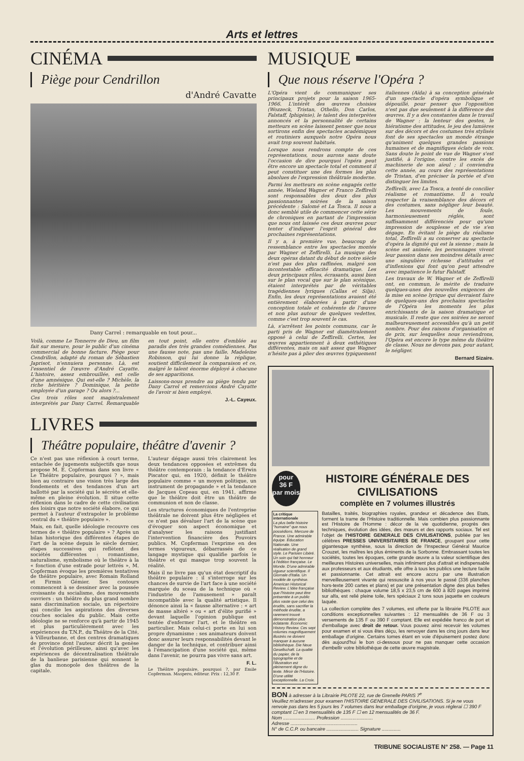Arts et lettres
CINÉMA
Piège pour Cendrillon
d'André Cavatte
Dany Carrel : remarquable en tout pour...
Voilà, comme Le Tonnerre de Dieu, un film fait sur mesure, pour le public d'un cinéma commercial de bonne facture. Piège pour Cendrillon, adapté du roman de Sébastien Japrisot, n'ennuiera personne. Là, est l'essentiel de l'œuvre d'André Cayatte. L'histoire, assez embrouillée, est celle d'une amnésique. Qui est-elle ? Michèle, la riche héritière ? Dominique, la petite employée d'un garage ? Ou alors ?...
Ces trois rôles sont magistralement interprétés par Dany Carrel. Remarquable en tout point, elle entre d'emblée au paradis des très grandes comédiennes. Pas une fausse note, pas une faille. Madeleine Robinson, qui lui donne la réplique, soutient difficilement la comparaison et ce, malgré le talent énorme déployé à chacune de ses apparitions.
Laissons-nous prendre au piège tendu par Dany Carrel et remercions André Cayatte de l'avoir si bien employé.
J.-L. Cayeux.
LIVRES
Théâtre populaire, théâtre d'avenir ?
Ce n'est pas une réflexion à court terme, entachée de jugements subjectifs que nous propose M. E. Copferman dans son livre « Le Théâtre populaire, pourquoi ? », mais bien au contraire une vision très large des fondements et des tendances d'un art ballotté par la société qui le sécrète et elle-même en pleine évolution. Il situe cette réflexion dans le cadre de cette civilisation des loisirs que notre société élabore, ce qui permet à l'auteur d'extrapoler le problème central du « théâtre populaire ».
Mais, en fait, quelle idéologie recouvre ces termes de « théâtre populaire » ? Après un bilan historique des différentes étapes de l'art de la scène depuis le siècle dernier, étapes successives qui reflètent des sociétés différentes : romantisme, naturalisme, symbolisme où le théâtre à la « fonction d'une estrade pour lettrés », M. Copferman évoque les premières tentatives de théâtre populaire, avec Romain Rolland et Firmin Gémier. Ses contours commencent à se dessiner avec la poussée croissante du socialisme, des mouvements ouvriers : un théâtre du plus grand nombre sans discrimination sociale, un répertoire qui concilie les aspirations des diverses couches sociales du public. Mais cette idéologie ne se renforce qu'à partir de 1945 et plus particulièrement avec les expériences du T.N.P., du Théâtre de la Cité, à Villeurbanne, et des centres dramatiques de province dont l'auteur décrit la genèse et l'évolution périlleuse, ainsi qu'avec les expériences de décentralisation théâtrale de la banlieue parisienne qui sonnent le glas du monopole des théâtres de la capitale.
L'auteur dégage aussi très clairement les deux tendances opposées et extrêmes du théâtre contemporain : la tendance d'Erwin Piscator qui, en 1920, définit le théâtre populaire comme « un moyen politique, un instrument de propagande » et la tendance de Jacques Copeau qui, en 1941, affirme que le théâtre doit être un théâtre de communion et non de classe.
Les structures économiques de l'entreprise théâtrale ne doivent plus être négligées et ce n'est pas dévaluer l'art de la scène que d'évoquer son aspect économique et d'analyser les raisons justifiant l'intervention financière des Pouvoirs publics. M. Copferman l'exprime en des termes vigoureux, débarrassés de ce langage mystique qui qualifie parfois le théâtre et qui masque trop souvent la réalité.
Mais il ne livre pas qu'un état descriptif du théâtre populaire : il s'interroge sur les chances de survie de l'art face à une société marquée du sceau de la technique où « l'industrie de l'amusement » paraît incompatible avec la qualité artistique. Il dénonce ainsi la « fausse alternative : « art de masse altéré » ou « art d'élite purifié » devant laquelle l'opinion publique est tentée d'enfermer l'art, et le théâtre en particulier. Mais celui-ci porte en lui son propre dynamisme : ses animateurs doivent donc assurer leurs responsabilités devant le danger de la technique, et contribuer ainsi à l'émancipation d'une société qui, même dans l'avenir, ne pourra pas vivre sans art.
F. L.
Le Théâtre populaire, pourquoi ?, par Emile Copferman. Maspero, éditeur. Prix : 12,30 F.
MUSIQUE
Que nous réserve l'Opéra ?
L'Opéra vient de communiquer ses principaux projets pour la saison 1965-1966. L'intérêt des œuvres choisies (Wozzeck, Tristan, Othello, Don Carlos, Falstaff, Iphigénie), le talent des interprètes annoncés et la personnalité de certains metteurs en scène laissent penser que nous sortirons enfin des spectacles académiques et routiniers auxquels notre Opéra nous avait trop souvent habitués.
Lorsque nous rendrons compte de ces représentations, nous aurons sans doute l'occasion de dire pourquoi l'opéra peut être encore un spectacle total et comment il peut constituer une des formes les plus absolues de l'expression théâtrale moderne.
Parmi les metteurs en scène engagés cette année, Wieland Wagner et Franco Zeffirelli sont responsables des deux des plus passionnantes soirées de la saison précédente : Salomé et La Tosca. Il nous a donc semblé utile de commencer cette série de chroniques en partant de l'impression que nous ont laissée ces deux œuvres pour tenter d'indiquer l'esprit général des prochaines représentations.
Il y a, à première vue, beaucoup de ressemblance entre les spectacles montés par Wagner et Zeffirelli. La musique des deux opéras datant du début de notre siècle n'est pas des plus raffinées, malgré son incontestable efficacité dramatique. Les deux principaux rôles, écrasants, aussi bien sur le plan vocal que sur le plan scénique, étaient interprétés par de véritables tragédiennes lyriques (Callas et Silja). Enfin, les deux représentations avaient été entièrement élaborées à partir d'une conception totale et cohérente de l'œuvre et non plus autour de quelques vedettes, comme c'est trop souvent le cas.
Là, s'arrêtent les points communs, car le parti pris de Wagner est diamétralement opposé à celui de Zeffirelli. Certes, les œuvres appartiennent à deux esthétiques différentes, mais on sait assez que Wagner n'hésite pas à plier des œuvres typiquement italiennes (Aïda) à sa conception générale d'un spectacle d'opéra symbolique et dépouillé, pour penser que l'opposition n'est pas due seulement à la différence des œuvres. Il y a des constantes dans le travail de Wagner : la lenteur des gestes, le hiératisme des attitudes, le jeu des lumières sur des décors et des costumes très stylisés font de ses spectacles un monde étrange qu'animent quelques grandes passions humaines et de magnifiques éclats de voix. Sans doute le point de vue de Wagner s'est justifié, à l'origine, contre les excès de machinerie de son aïeul ; il conviendra cette année, au cours des représentations de Tristan, d'en préciser la portée et d'en distinguer les limites.
Zeffirelli, avec La Tosca, a tenté de concilier réalisme et romantisme. Il a voulu respecter la vraisemblance des décors et des costumes, sans négliger leur beauté. Les mouvements de foule, harmonieusement réglés, sont suffisamment différenciés pour qu'une impression de souplesse et de vie s'en dégage. En évitant le piège du réalisme total, Zeffirelli a su conserver au spectacle d'opéra la dignité qui est la sienne ; mais la scène est animée, les personnages vivent leur passion dans ses moindres détails avec une singulière richesse d'attitudes et d'inflexions qui font qu'on peut attendre avec impatience le futur Falstaff.
Les travaux de W. Wagner et de Zeffirelli ont, en commun, le mérite de traduire quelques-unes des nouvelles exigences de la mise en scène lyrique qui devraient faire de quelques-uns des prochains spectacles de l'Opéra les moments les plus enrichissants de la saison dramatique et musicale. Il reste que ces soirées ne seront malheureusement accessibles qu'à un petit nombre. Pour des raisons d'organisation et de prix, sur lesquelles nous reviendrons, l'Opéra est encore le type même du théâtre de classe. Nous ne devons pas, pour autant, le négliger.
Bernard Sizaire.
pour
36 F
par mois
HISTOIRE GÉNÉRALE DES CIVILISATIONS
complète en 7 volumes illustrés
La critique internationale
La plus belle histoire "humaine" que nous possédions. Mercure de France. Une admirable équipe. Education Nationale. Une réalisation de grand style. Le Parisien Libéré. Un soin qui fait honneur à l'édition française. Le Monde. D'une admirable vigueur scientifique. Il Giornale d'Italia. Un modèle de synthèse. American Historical Review. L'idée française que l'histoire peut être présentée à un public plus vaste que celui des érudits, sans sacrifier la méthode érudite, a rarement trouvé démonstration plus éclatante. Economic History Review. Ces sept volumes magnifiquement illustrés ne doivent manquer à aucune bibliothèque. Die Neue Gesellschaft. La qualité du papier, de la typographie et de l'illustration est pleinement digne du texte. Miroir de l'Histoire. D'une utilité exceptionnelle. La Croix.
Batailles, traités, biographies royales, grandeur et décadence des Etats, forment la trame de l'Histoire traditionnelle. Mais combien plus passionnante est l'Histoire de l'Homme : décor de la vie quotidienne, progrès des techniques, évolution des idées, des mœurs et des rapports sociaux. Tel est l'objet de l'HISTOIRE GENERALE DES CIVILISATIONS, publiée par les célèbres PRESSES UNIVERSITAIRES DE FRANCE, groupant pour cette gigantesque synthèse, sous la direction de l'Inspecteur Général Maurice Crouzet, les maîtres les plus éminents de la Sorbonne. Embrassant toutes les sociétés, toutes les époques, cette grande œuvre a la valeur scientifique des meilleures Histoires universelles, mais infiniment plus d'attrait et indispensable aux professeurs et aux étudiants, elle offre à tous les publics une lecture facile et passionnante. Cet attrait est encore accru par une illustration merveilleusement vivante qui ressuscite à nos yeux le passé (336 planches hors-texte 200 cartes et plans) et par une présentation digne des plus belles bibliothèques : chaque volume 18,5 x 23,5 cm de 600 à 820 pages imprimé sur alfa, est relié pleine toile, fers spéciaux 2 tons sous jaquette en couleurs laquée.
La collection complète des 7 volumes, est offerte par la librairie PILOTE aux conditions exceptionnelles suivantes : 12 mensualités de 36 F ou 3 versements de 135 F ou 390 F comptant. Elle est expédiée franco de port et d'emballage avec droit de retour. Vous pouvez ainsi recevoir les volumes pour examen et si vous êtes déçu, les renvoyer dans les cinq jours dans leur emballage d'origine. Certains tomes étant en voie d'épuisement postez donc dès aujourd'hui le bon ci-dessous pour ne pas manquer cette occasion d'embellir votre bibliothèque de cette œuvre magistrale.
BON à adresser à la Librairie PILOTE 22, rue de Grenelle PARIS 7<sup>e</sup>
Veuillez m'adresser pour examen l'HISTOIRE GENERALE DES CIVILISATIONS. Si je ne vous renvoie pas dans les 5 jours les 7 volumes dans leur emballage d'origine, je vous réglerai ☐ 390 F comptant ☐ en 3 mensualités de 135 F ☐ en 12 mensualités de 36 F.
Nom ........................ Profession ........................
Adresse ..................................................
N° de C.C.P. ou bancaire ........................ Signature ..............
TRIBUNE SOCIALISTE N° 258. — Page 11